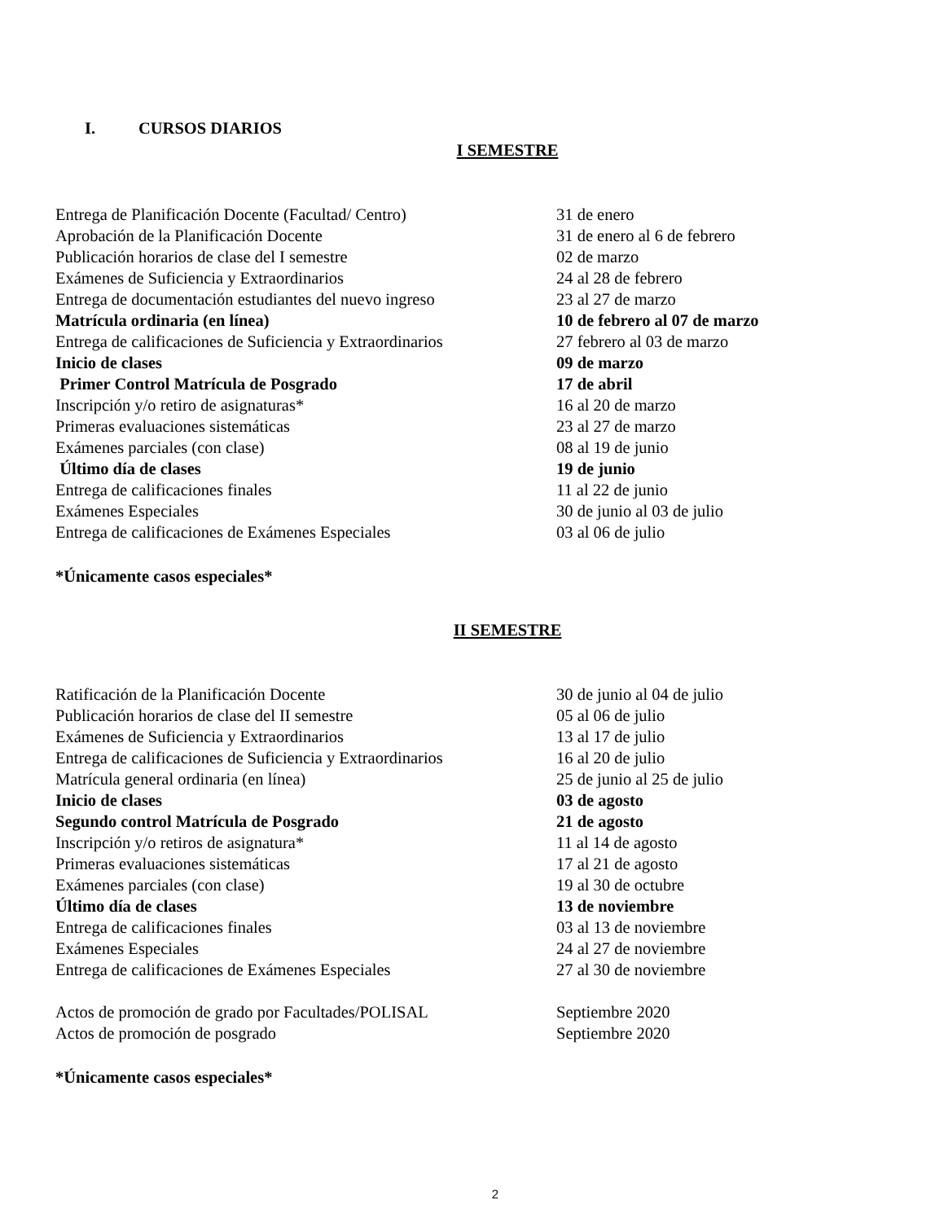I. CURSOS DIARIOS
I SEMESTRE
| Entrega de Planificación Docente (Facultad/ Centro) | 31 de enero |
| Aprobación de la Planificación Docente | 31 de enero al 6 de febrero |
| Publicación horarios de clase del I semestre | 02 de marzo |
| Exámenes de Suficiencia y Extraordinarios | 24 al 28 de febrero |
| Entrega de documentación estudiantes del nuevo ingreso | 23 al 27 de marzo |
| Matrícula ordinaria (en línea) | 10 de febrero al 07 de marzo |
| Entrega de calificaciones de Suficiencia y Extraordinarios | 27 febrero al 03 de marzo |
| Inicio de clases | 09 de marzo |
| Primer Control Matrícula de Posgrado | 17 de abril |
| Inscripción y/o retiro de asignaturas* | 16 al 20 de marzo |
| Primeras evaluaciones sistemáticas | 23 al 27 de marzo |
| Exámenes parciales (con clase) | 08 al 19 de junio |
| Último día de clases | 19 de junio |
| Entrega de calificaciones finales | 11 al 22 de junio |
| Exámenes Especiales | 30 de junio al 03 de julio |
| Entrega de calificaciones de Exámenes Especiales | 03 al 06 de julio |
*Únicamente casos especiales*
II SEMESTRE
| Ratificación de la Planificación Docente | 30 de junio al 04 de julio |
| Publicación horarios de clase del II semestre | 05 al 06 de julio |
| Exámenes de Suficiencia y Extraordinarios | 13 al 17 de julio |
| Entrega de calificaciones de Suficiencia y Extraordinarios | 16 al 20 de julio |
| Matrícula general ordinaria (en línea) | 25 de junio al 25 de julio |
| Inicio de clases | 03 de agosto |
| Segundo control Matrícula de Posgrado | 21 de agosto |
| Inscripción y/o retiros de asignatura* | 11 al 14 de agosto |
| Primeras evaluaciones sistemáticas | 17 al 21 de agosto |
| Exámenes parciales (con clase) | 19 al 30 de octubre |
| Último día de clases | 13 de noviembre |
| Entrega de calificaciones finales | 03 al 13 de noviembre |
| Exámenes Especiales | 24 al 27 de noviembre |
| Entrega de calificaciones de Exámenes Especiales | 27 al 30 de noviembre |
| Actos de promoción de grado por Facultades/POLISAL | Septiembre 2020 |
| Actos de promoción de posgrado | Septiembre 2020 |
*Únicamente casos especiales*
2